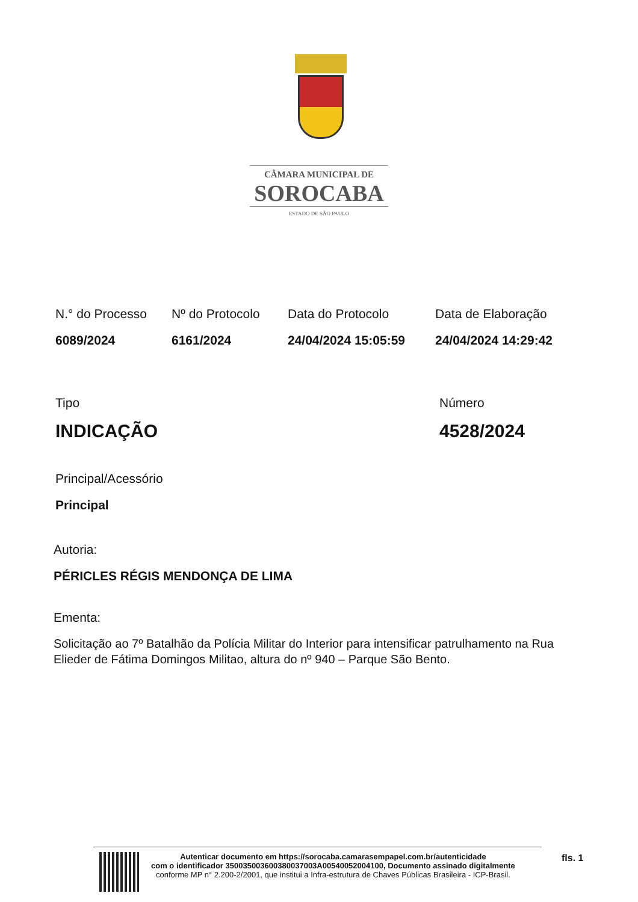CÂMARA MUNICIPAL DE
SOROCABA
ESTADO DE SÃO PAULO
N.° do Processo
6089/2024
Nº do Protocolo
6161/2024
Data do Protocolo
24/04/2024 15:05:59
Data de Elaboração
24/04/2024 14:29:42
Tipo
INDICAÇÃO
Número
4528/2024
Principal/Acessório
Principal
Autoria:
PÉRICLES RÉGIS MENDONÇA DE LIMA
Ementa:
Solicitação ao 7º Batalhão da Polícia Militar do Interior para intensificar patrulhamento na Rua Elieder de Fátima Domingos Militao, altura do nº 940 – Parque São Bento.
Autenticar documento em https://sorocaba.camarasempapel.com.br/autenticidade
com o identificador 350035003600380037003A00540052004100, Documento assinado digitalmente
conforme MP n° 2.200-2/2001, que institui a Infra-estrutura de Chaves Públicas Brasileira - ICP-Brasil.
fls. 1